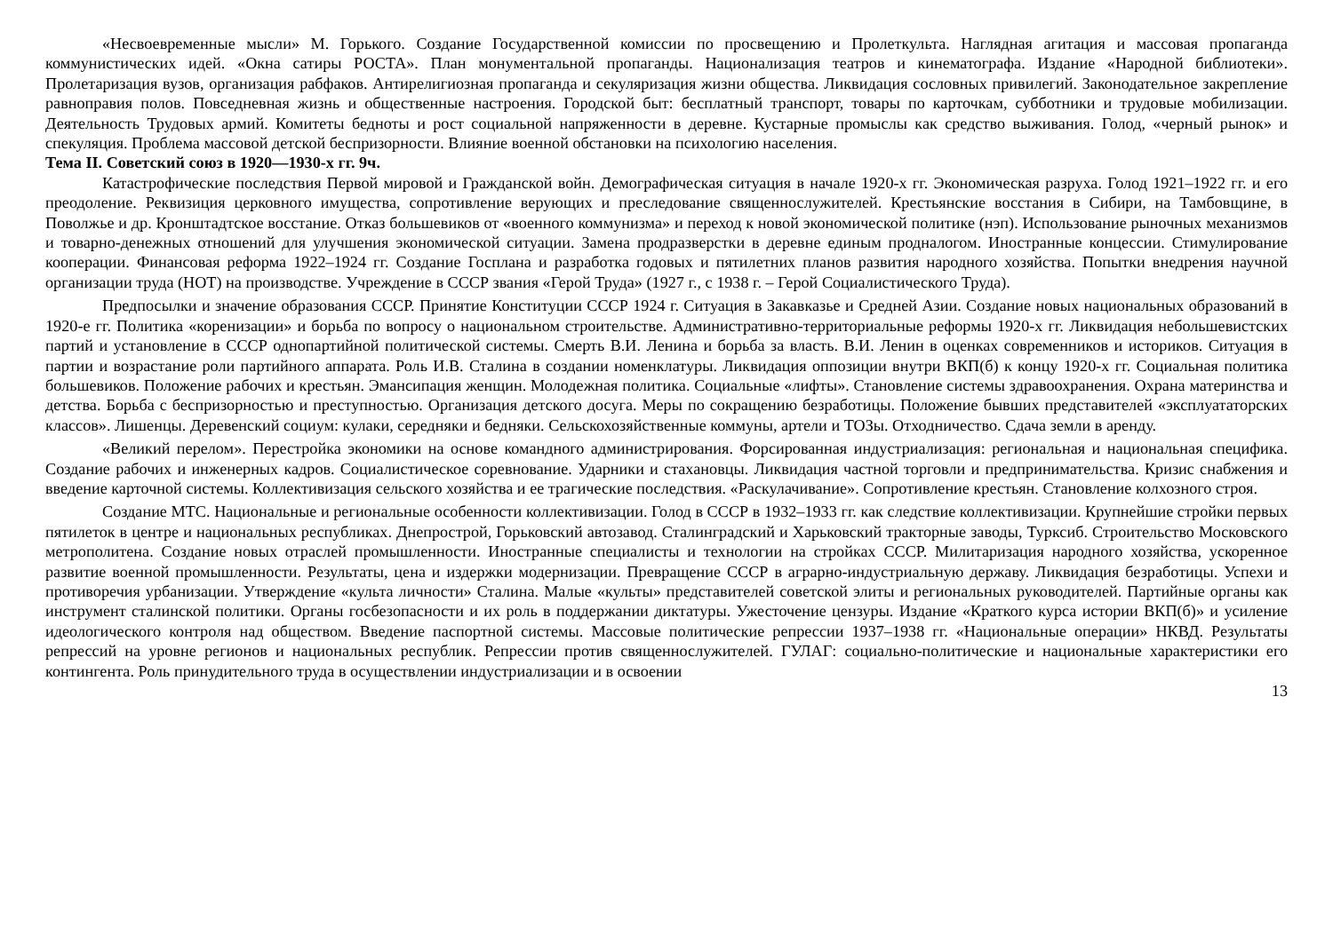«Несвоевременные мысли» М. Горького. Создание Государственной комиссии по просвещению и Пролеткульта. Наглядная агитация и массовая пропаганда коммунистических идей. «Окна сатиры РОСТА». План монументальной пропаганды. Национализация театров и кинематографа. Издание «Народной библиотеки». Пролетаризация вузов, организация рабфаков. Антирелигиозная пропаганда и секуляризация жизни общества. Ликвидация сословных привилегий. Законодательное закрепление равноправия полов. Повседневная жизнь и общественные настроения. Городской быт: бесплатный транспорт, товары по карточкам, субботники и трудовые мобилизации. Деятельность Трудовых армий. Комитеты бедноты и рост социальной напряженности в деревне. Кустарные промыслы как средство выживания. Голод, «черный рынок» и спекуляция. Проблема массовой детской беспризорности. Влияние военной обстановки на психологию населения.
Тема II. Советский союз в 1920—1930-х гг. 9ч.
Катастрофические последствия Первой мировой и Гражданской войн. Демографическая ситуация в начале 1920-х гг. Экономическая разруха. Голод 1921–1922 гг. и его преодоление. Реквизиция церковного имущества, сопротивление верующих и преследование священнослужителей. Крестьянские восстания в Сибири, на Тамбовщине, в Поволжье и др. Кронштадтское восстание. Отказ большевиков от «военного коммунизма» и переход к новой экономической политике (нэп). Использование рыночных механизмов и товарно-денежных отношений для улучшения экономической ситуации. Замена продразверстки в деревне единым продналогом. Иностранные концессии. Стимулирование кооперации. Финансовая реформа 1922–1924 гг. Создание Госплана и разработка годовых и пятилетних планов развития народного хозяйства. Попытки внедрения научной организации труда (НОТ) на производстве. Учреждение в СССР звания «Герой Труда» (1927 г., с 1938 г. – Герой Социалистического Труда).
Предпосылки и значение образования СССР. Принятие Конституции СССР 1924 г. Ситуация в Закавказье и Средней Азии. Создание новых национальных образований в 1920-е гг. Политика «коренизации» и борьба по вопросу о национальном строительстве. Административно-территориальные реформы 1920-х гг. Ликвидация небольшевистских партий и установление в СССР однопартийной политической системы. Смерть В.И. Ленина и борьба за власть. В.И. Ленин в оценках современников и историков. Ситуация в партии и возрастание роли партийного аппарата. Роль И.В. Сталина в создании номенклатуры. Ликвидация оппозиции внутри ВКП(б) к концу 1920-х гг. Социальная политика большевиков. Положение рабочих и крестьян. Эмансипация женщин. Молодежная политика. Социальные «лифты». Становление системы здравоохранения. Охрана материнства и детства. Борьба с беспризорностью и преступностью. Организация детского досуга. Меры по сокращению безработицы. Положение бывших представителей «эксплуататорских классов». Лишенцы. Деревенский социум: кулаки, середняки и бедняки. Сельскохозяйственные коммуны, артели и ТОЗы. Отходничество. Сдача земли в аренду.
«Великий перелом». Перестройка экономики на основе командного администрирования. Форсированная индустриализация: региональная и национальная специфика. Создание рабочих и инженерных кадров. Социалистическое соревнование. Ударники и стахановцы. Ликвидация частной торговли и предпринимательства. Кризис снабжения и введение карточной системы. Коллективизация сельского хозяйства и ее трагические последствия. «Раскулачивание». Сопротивление крестьян. Становление колхозного строя.
Создание МТС. Национальные и региональные особенности коллективизации. Голод в СССР в 1932–1933 гг. как следствие коллективизации. Крупнейшие стройки первых пятилеток в центре и национальных республиках. Днепрострой, Горьковский автозавод. Сталинградский и Харьковский тракторные заводы, Турксиб. Строительство Московского метрополитена. Создание новых отраслей промышленности. Иностранные специалисты и технологии на стройках СССР. Милитаризация народного хозяйства, ускоренное развитие военной промышленности. Результаты, цена и издержки модернизации. Превращение СССР в аграрно-индустриальную державу. Ликвидация безработицы. Успехи и противоречия урбанизации. Утверждение «культа личности» Сталина. Малые «культы» представителей советской элиты и региональных руководителей. Партийные органы как инструмент сталинской политики. Органы госбезопасности и их роль в поддержании диктатуры. Ужесточение цензуры. Издание «Краткого курса истории ВКП(б)» и усиление идеологического контроля над обществом. Введение паспортной системы. Массовые политические репрессии 1937–1938 гг. «Национальные операции» НКВД. Результаты репрессий на уровне регионов и национальных республик. Репрессии против священнослужителей. ГУЛАГ: социально-политические и национальные характеристики его контингента. Роль принудительного труда в осуществлении индустриализации и в освоении
13